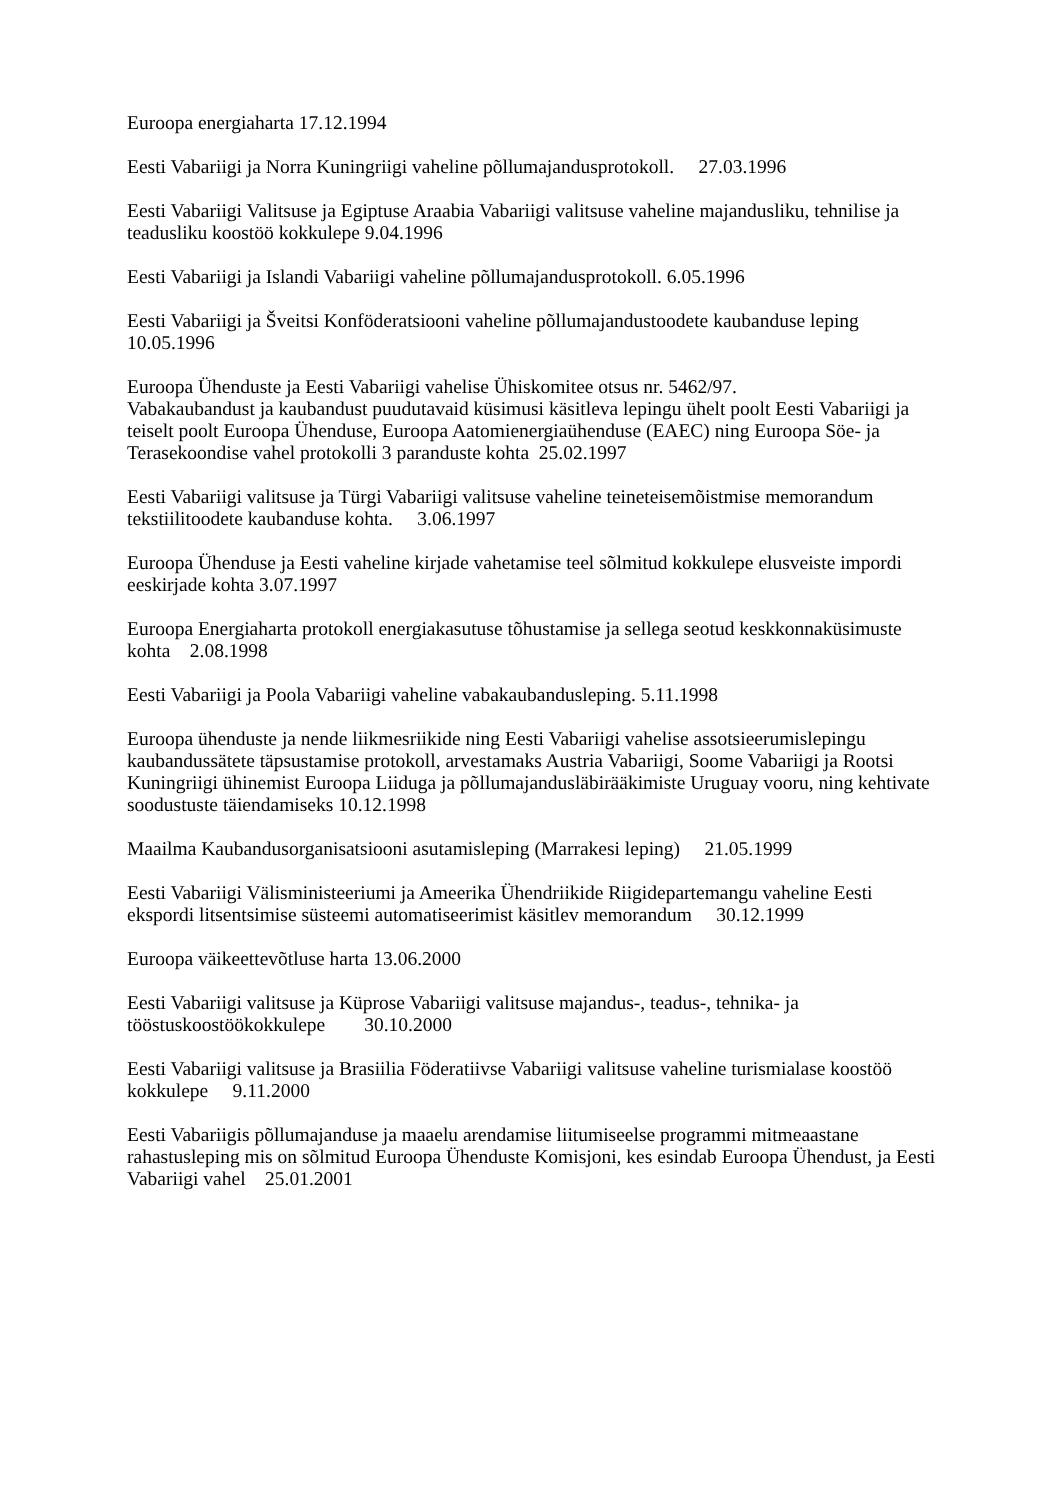Euroopa energiaharta 17.12.1994
Eesti Vabariigi ja Norra Kuningriigi vaheline põllumajandusprotokoll. 27.03.1996
Eesti Vabariigi Valitsuse ja Egiptuse Araabia Vabariigi valitsuse vaheline majandusliku, tehnilise ja teadusliku koostöö kokkulepe 9.04.1996
Eesti Vabariigi ja Islandi Vabariigi vaheline põllumajandusprotokoll. 6.05.1996
Eesti Vabariigi ja Šveitsi Konföderatsiooni vaheline põllumajandustoodete kaubanduse leping 10.05.1996
Euroopa Ühenduste ja Eesti Vabariigi vahelise Ühiskomitee otsus nr. 5462/97.
Vabakaubandust ja kaubandust puudutavaid küsimusi käsitleva lepingu ühelt poolt Eesti Vabariigi ja teiselt poolt Euroopa Ühenduse, Euroopa Aatomienergiaühenduse (EAEC) ning Euroopa Söe- ja Terasekoondise vahel protokolli 3 paranduste kohta 25.02.1997
Eesti Vabariigi valitsuse ja Türgi Vabariigi valitsuse vaheline teineteisemõistmise memorandum tekstiilitoodete kaubanduse kohta. 3.06.1997
Euroopa Ühenduse ja Eesti vaheline kirjade vahetamise teel sõlmitud kokkulepe elusveiste impordi eeskirjade kohta 3.07.1997
Euroopa Energiaharta protokoll energiakasutuse tõhustamise ja sellega seotud keskkonnaküsimuste kohta 2.08.1998
Eesti Vabariigi ja Poola Vabariigi vaheline vabakaubandusleping. 5.11.1998
Euroopa ühenduste ja nende liikmesriikide ning Eesti Vabariigi vahelise assotsieerumislepingu kaubandussätete täpsustamise protokoll, arvestamaks Austria Vabariigi, Soome Vabariigi ja Rootsi Kuningriigi ühinemist Euroopa Liiduga ja põllumajandusläbirääkimiste Uruguay vooru, ning kehtivate soodustuste täiendamiseks 10.12.1998
Maailma Kaubandusorganisatsiooni asutamisleping (Marrakesi leping) 21.05.1999
Eesti Vabariigi Välisministeeriumi ja Ameerika Ühendriikide Riigidepartemangu vaheline Eesti ekspordi litsentsimise süsteemi automatiseerimist käsitlev memorandum 30.12.1999
Euroopa väikeettevõtluse harta 13.06.2000
Eesti Vabariigi valitsuse ja Küprose Vabariigi valitsuse majandus-, teadus-, tehnika- ja tööstuskoostöökokkulepe 30.10.2000
Eesti Vabariigi valitsuse ja Brasiilia Föderatiivse Vabariigi valitsuse vaheline turismialase koostöö kokkulepe 9.11.2000
Eesti Vabariigis põllumajanduse ja maaelu arendamise liitumiseelse programmi mitmeaastane rahastusleping mis on sõlmitud Euroopa Ühenduste Komisjoni, kes esindab Euroopa Ühendust, ja Eesti Vabariigi vahel 25.01.2001